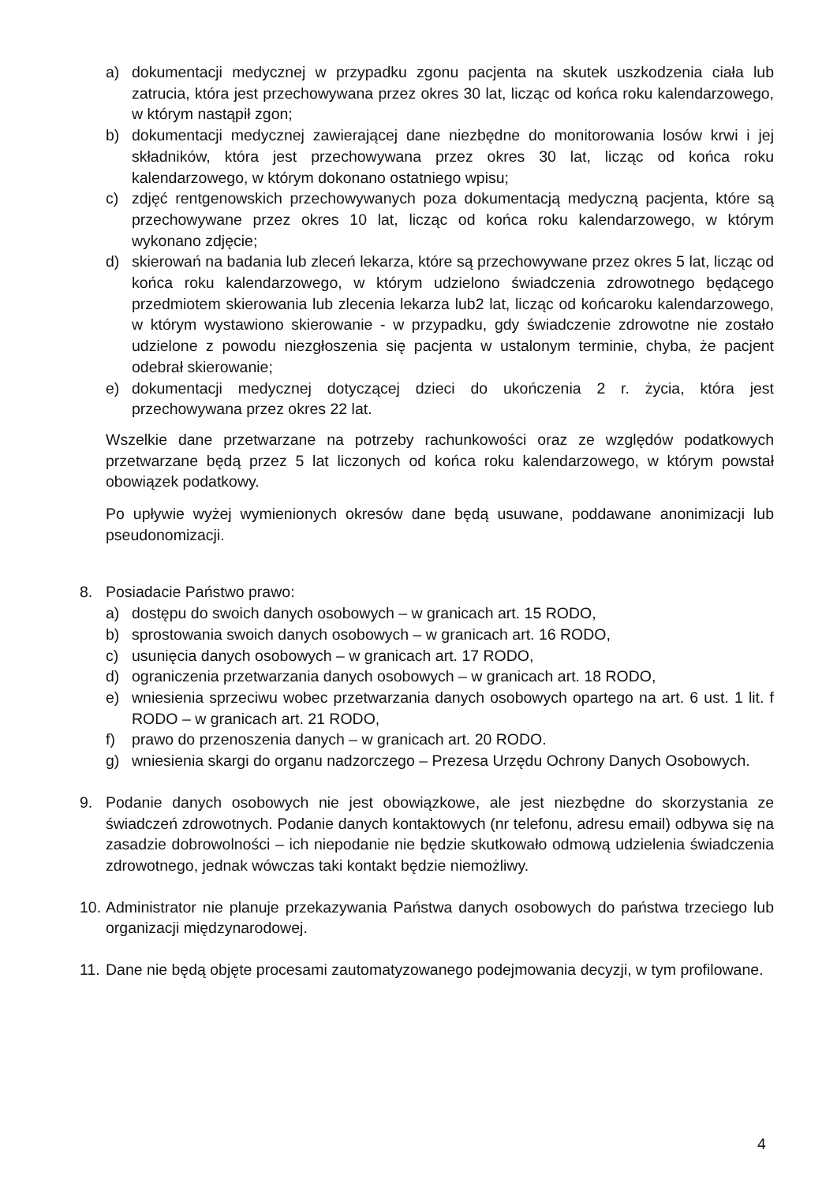a) dokumentacji medycznej w przypadku zgonu pacjenta na skutek uszkodzenia ciała lub zatrucia, która jest przechowywana przez okres 30 lat, licząc od końca roku kalendarzowego, w którym nastąpił zgon;
b) dokumentacji medycznej zawierającej dane niezbędne do monitorowania losów krwi i jej składników, która jest przechowywana przez okres 30 lat, licząc od końca roku kalendarzowego, w którym dokonano ostatniego wpisu;
c) zdjęć rentgenowskich przechowywanych poza dokumentacją medyczną pacjenta, które są przechowywane przez okres 10 lat, licząc od końca roku kalendarzowego, w którym wykonano zdjęcie;
d) skierowań na badania lub zleceń lekarza, które są przechowywane przez okres 5 lat, licząc od końca roku kalendarzowego, w którym udzielono świadczenia zdrowotnego będącego przedmiotem skierowania lub zlecenia lekarza lub2 lat, licząc od końcaroku kalendarzowego, w którym wystawiono skierowanie - w przypadku, gdy świadczenie zdrowotne nie zostało udzielone z powodu niezgłoszenia się pacjenta w ustalonym terminie, chyba, że pacjent odebrał skierowanie;
e) dokumentacji medycznej dotyczącej dzieci do ukończenia 2 r. życia, która jest przechowywana przez okres 22 lat.
Wszelkie dane przetwarzane na potrzeby rachunkowości oraz ze względów podatkowych przetwarzane będą przez 5 lat liczonych od końca roku kalendarzowego, w którym powstał obowiązek podatkowy.
Po upływie wyżej wymienionych okresów dane będą usuwane, poddawane anonimizacji lub pseudonomizacji.
8. Posiadacie Państwo prawo:
a) dostępu do swoich danych osobowych – w granicach art. 15 RODO,
b) sprostowania swoich danych osobowych – w granicach art. 16 RODO,
c) usunięcia danych osobowych – w granicach art. 17 RODO,
d) ograniczenia przetwarzania danych osobowych – w granicach art. 18 RODO,
e) wniesienia sprzeciwu wobec przetwarzania danych osobowych opartego na art. 6 ust. 1 lit. f RODO – w granicach art. 21 RODO,
f) prawo do przenoszenia danych – w granicach art. 20 RODO.
g) wniesienia skargi do organu nadzorczego – Prezesa Urzędu Ochrony Danych Osobowych.
9. Podanie danych osobowych nie jest obowiązkowe, ale jest niezbędne do skorzystania ze świadczeń zdrowotnych. Podanie danych kontaktowych (nr telefonu, adresu email) odbywa się na zasadzie dobrowolności – ich niepodanie nie będzie skutkowało odmową udzielenia świadczenia zdrowotnego, jednak wówczas taki kontakt będzie niemożliwy.
10. Administrator nie planuje przekazywania Państwa danych osobowych do państwa trzeciego lub organizacji międzynarodowej.
11. Dane nie będą objęte procesami zautomatyzowanego podejmowania decyzji, w tym profilowane.
4